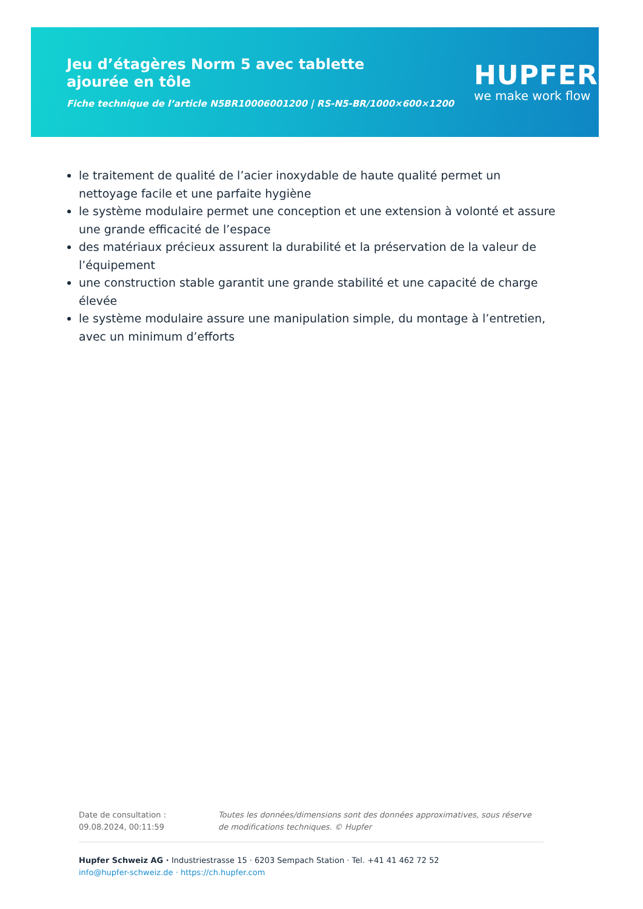Jeu d’étagères Norm 5 avec tablette ajourée en tôle
Fiche technique de l’article N5BR10006001200 | RS-N5-BR/1000×600×1200
HUPFER
we make work flow
le traitement de qualité de l’acier inoxydable de haute qualité permet un nettoyage facile et une parfaite hygiène
le système modulaire permet une conception et une extension à volonté et assure une grande efficacité de l’espace
des matériaux précieux assurent la durabilité et la préservation de la valeur de l’équipement
une construction stable garantit une grande stabilité et une capacité de charge élevée
le système modulaire assure une manipulation simple, du montage à l’entretien, avec un minimum d’efforts
Date de consultation : 09.08.2024, 00:11:59
Toutes les données/dimensions sont des données approximatives, sous réserve de modifications techniques. © Hupfer
Hupfer Schweiz AG · Industriestrasse 15 · 6203 Sempach Station · Tel. +41 41 462 72 52
info@hupfer-schweiz.de · https://ch.hupfer.com